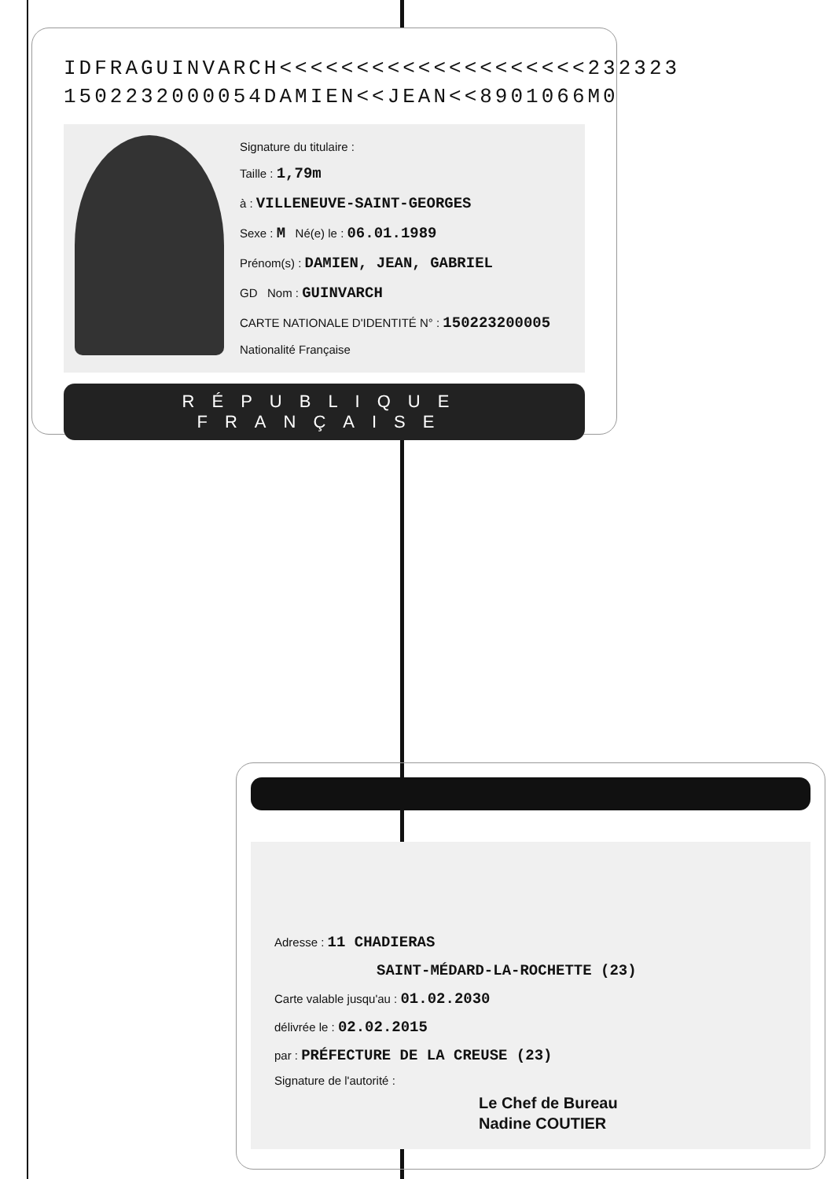IDFRAGUINVARCH<<<<<<<<<<<<<<<<<<<<232323
1502232000054DAMIEN<<JEAN<<8901066M0
Signature du titulaire :
Taille : 1,79m
à : VILLENEUVE-SAINT-GEORGES
Sexe : M Né(e) le : 06.01.1989
Prénom(s) : DAMIEN, JEAN, GABRIEL
GD Nom : GUINVARCH
CARTE NATIONALE D'IDENTITÉ N° : 150223200005 Nationalité Française
RÉPUBLIQUE FRANÇAISE
Adresse : 11 CHADIERAS
SAINT-MÉDARD-LA-ROCHETTE (23)
Carte valable jusqu'au : 01.02.2030
délivrée le : 02.02.2015
par : PRÉFECTURE DE LA CREUSE (23)
Signature de l'autorité :
Le Chef de Bureau
Nadine COUTIER